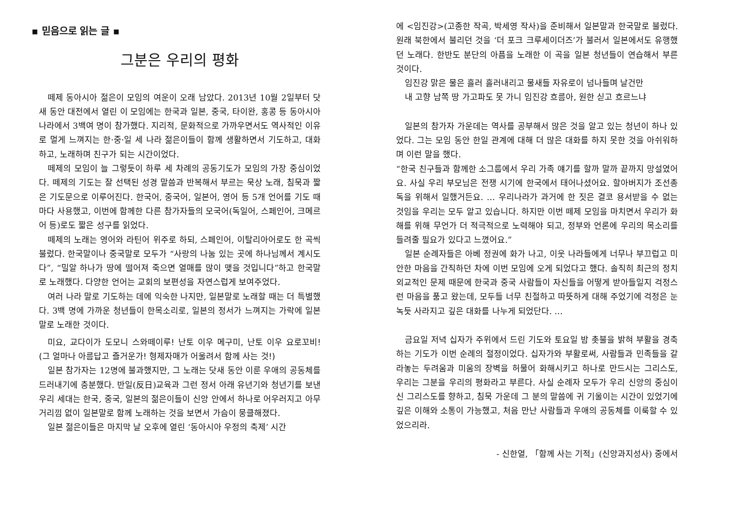▪ 믿음으로 읽는 글 ▪
그분은 우리의 평화
떼제 동아시아 젊은이 모임의 여운이 오래 남았다. 2013년 10월 2일부터 닷새 동안 대전에서 열린 이 모임에는 한국과 일본, 중국, 타이완, 홍콩 등 동아시아 나라에서 3백여 명이 참가했다. 지리적, 문화적으로 가까우면서도 역사적인 이유로 멀게 느껴지는 한·중·일 세 나라 젊은이들이 함께 생활하면서 기도하고, 대화하고, 노래하며 친구가 되는 시간이었다.
떼제의 모임이 늘 그렇듯이 하루 세 차례의 공동기도가 모임의 가장 중심이었다. 떼제의 기도는 잘 선택된 성경 말씀과 반복해서 부르는 묵상 노래, 침묵과 짧은 기도문으로 이루어진다. 한국어, 중국어, 일본어, 영어 등 5개 언어를 기도 때마다 사용했고, 이번에 함께한 다른 참가자들의 모국어(독일어, 스페인어, 크메르어 등)로도 짧은 성구를 읽었다.
떼제의 노래는 영어와 라틴어 위주로 하되, 스페인어, 이탈리아어로도 한 곡씩 불렀다. 한국말이나 중국말로 모두가 “사랑의 나눔 있는 곳에 하나님께서 계시도다”, “밀알 하나가 땅에 떨어져 죽으면 열매를 많이 맺을 것입니다”하고 한국말로 노래했다. 다양한 언어는 교회의 보편성을 자연스럽게 보여주었다.
여러 나라 말로 기도하는 데에 익숙한 나지만, 일본말로 노래할 때는 더 특별했다. 3백 명에 가까운 청년들이 한목소리로, 일본의 정서가 느껴지는 가락에 일본말로 노래한 것이다.
미요, 교다이가 도모니 스와떼이루! 난토 이우 메구미, 난토 이우 요로꼬비! (그 얼마나 아름답고 즐거운가! 형제자매가 어울려서 함께 사는 것!)
일본 참가자는 12명에 불과했지만, 그 노래는 닷새 동안 이룬 우애의 공동체를 드러내기에 충분했다. 반일(反日)교육과 그런 정서 아래 유년기와 청년기를 보낸 우리 세대는 한국, 중국, 일본의 젊은이들이 신앙 안에서 하나로 어우러지고 아무 거리낌 없이 일본말로 함께 노래하는 것을 보면서 가슴이 뭉클해졌다.
일본 젊은이들은 마지막 날 오후에 열린 ‘동아시아 우정의 축제’ 시간
에 <임진강>(고종한 작곡, 박세영 작사)을 준비해서 일본말과 한국말로 불렀다. 원래 북한에서 불리던 것을 ‘더 포크 크루세이더즈’가 불러서 일본에서도 유행했던 노래다. 한반도 분단의 아픔을 노래한 이 곡을 일본 청년들이 연습해서 부른 것이다.
임진강 맑은 물은 흘러 흘러내리고 물새들 자유로이 넘나들며 날건만
내 고향 남쪽 땅 가고파도 못 가니 임진강 흐름아, 원한 싣고 흐르느냐
일본의 참가자 가운데는 역사를 공부해서 많은 것을 알고 있는 청년이 하나 있었다. 그는 모임 동안 한일 관계에 대해 더 많은 대화를 하지 못한 것을 아쉬워하며 이런 말을 했다.
“한국 친구들과 함께한 소그룹에서 우리 가족 얘기를 할까 말까 끝까지 망설였어요. 사실 우리 부모님은 전쟁 시기에 한국에서 태어나셨어요. 할아버지가 조선총독을 위해서 일했거든요. … 우리나라가 과거에 한 짓은 결코 용서받을 수 없는 것임을 우리는 모두 알고 있습니다. 하지만 이번 떼제 모임을 마치면서 우리가 화해를 위해 무언가 더 적극적으로 노력해야 되고, 정부와 언론에 우리의 목소리를 들려줄 필요가 있다고 느꼈어요.”
일본 순례자들은 아베 정권에 화가 나고, 이웃 나라들에게 너무나 부끄럽고 미안한 마음을 간직하던 차에 이번 모임에 오게 되었다고 했다. 솔직히 최근의 정치 외교적인 문제 때문에 한국과 중국 사람들이 자신들을 어떻게 받아들일지 걱정스런 마음을 품고 왔는데, 모두들 너무 친절하고 따뜻하게 대해 주었기에 걱정은 눈 녹듯 사라지고 깊은 대화를 나누게 되었단다. …
금요일 저녁 십자가 주위에서 드린 기도와 토요일 밤 촛불을 밝혀 부활을 경축하는 기도가 이번 순례의 절정이었다. 십자가와 부활로써, 사람들과 민족들을 갈라놓는 두려움과 미움의 장벽을 허물어 화해시키고 하나로 만드시는 그리스도, 우리는 그분을 우리의 평화라고 부른다. 사실 순례자 모두가 우리 신앙의 중심이신 그리스도를 향하고, 침묵 가운데 그 분의 말씀에 귀 기울이는 시간이 있었기에 깊은 이해와 소통이 가능했고, 처음 만난 사람들과 우애의 공동체를 이룩할 수 있었으리라.
- 신한열, 「함께 사는 기적」(신앙과지성사) 중에서